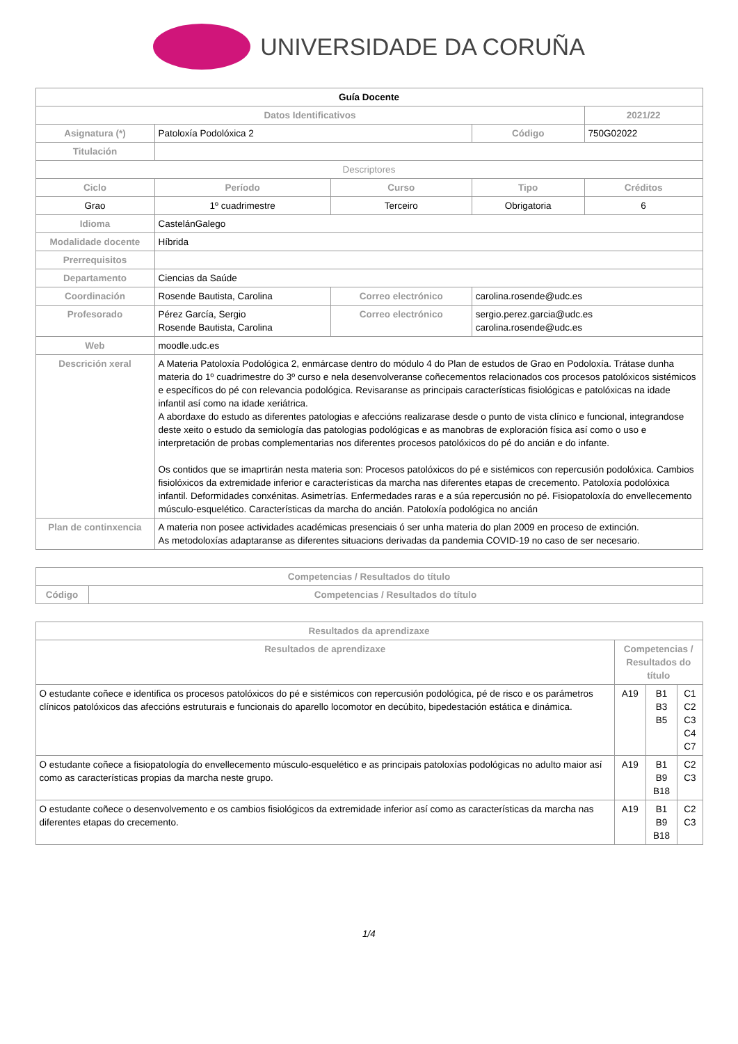UNIVERSIDADE DA CORUÑA
| Guía Docente | | | | | |
| Datos Identificativos | | | | | 2021/22 |
| Asignatura (*) | Patoloxía Podolóxica 2 | | | Código | 750G02022 |
| Titulación | | | | | |
| Descriptores | | | | | |
| Ciclo | | Período | Curso | Tipo | Créditos |
| Grao | | 1º cuadrimestre | Terceiro | Obrigatoria | 6 |
| Idioma | CastelánGalego | | | | |
| Modalidade docente | Híbrida | | | | |
| Prerrequisitos | | | | | |
| Departamento | Ciencias da Saúde | | | | |
| Coordinación | Rosende Bautista, Carolina | | Correo electrónico | carolina.rosende@udc.es | |
| Profesorado | Pérez García, Sergio Rosende Bautista, Carolina | | Correo electrónico | sergio.perez.garcia@udc.es carolina.rosende@udc.es | |
| Web | moodle.udc.es | | | | |
| Descrición xeral | A Materia Patoloxía Podológica 2, enmárcase dentro do módulo 4 do Plan de estudos de Grao en Podoloxía. Trátase dunha materia do 1º cuadrimestre do 3º curso e nela desenvolveranse coñecementos relacionados cos procesos patolóxicos sistémicos e específicos do pé con relevancia podológica. Revisaranse as principais características fisiológicas e patolóxicas na idade infantil así como na idade xeriátrica. A abordaxe do estudo as diferentes patologias e afeccións realizarase desde o punto de vista clínico e funcional, integrandose deste xeito o estudo da semiología das patologias podológicas e as manobras de exploración física así como o uso e interpretación de probas complementarias nos diferentes procesos patolóxicos do pé do ancián e do infante. Os contidos que se imaprtirán nesta materia son: Procesos patolóxicos do pé e sistémicos con repercusión podolóxica. Cambios fisiolóxicos da extremidade inferior e características da marcha nas diferentes etapas de crecemento. Patoloxía podolóxica infantil. Deformidades conxénitas. Asimetrías. Enfermedades raras e a súa repercusión no pé. Fisiopatoloxía do envellecemento músculo-esquelético. Características da marcha do ancián. Patoloxía podológica no ancián | | | | |
| Plan de continxencia | A materia non posee actividades académicas presenciais ó ser unha materia do plan 2009 en proceso de extinción. As metodoloxías adaptaranse as diferentes situacions derivadas da pandemia COVID-19 no caso de ser necesario. | | | | |
| Competencias / Resultados do título | |
| --- | --- |
| Código | Competencias / Resultados do título |
| Resultados da aprendizaxe | | | |
| --- | --- | --- | --- |
| Resultados de aprendizaxe | Competencias / Resultados do título | | |
| O estudante coñece e identifica os procesos patolóxicos do pé e sistémicos con repercusión podológica, pé de risco e os parámetros clínicos patolóxicos das afeccións estruturais e funcionais do aparello locomotor en decúbito, bipedestación estática e dinámica. | A19 | B1 B3 B5 | C1 C2 C3 C4 C7 |
| O estudante coñece a fisiopatología do envellecemento músculo-esquelético e as principais patoloxías podológicas no adulto maior así como as características propias da marcha neste grupo. | A19 | B1 B9 B18 | C2 C3 |
| O estudante coñece o desenvolvemento e os cambios fisiológicos da extremidade inferior así como as características da marcha nas diferentes etapas do crecemento. | A19 | B1 B9 B18 | C2 C3 |
1/4